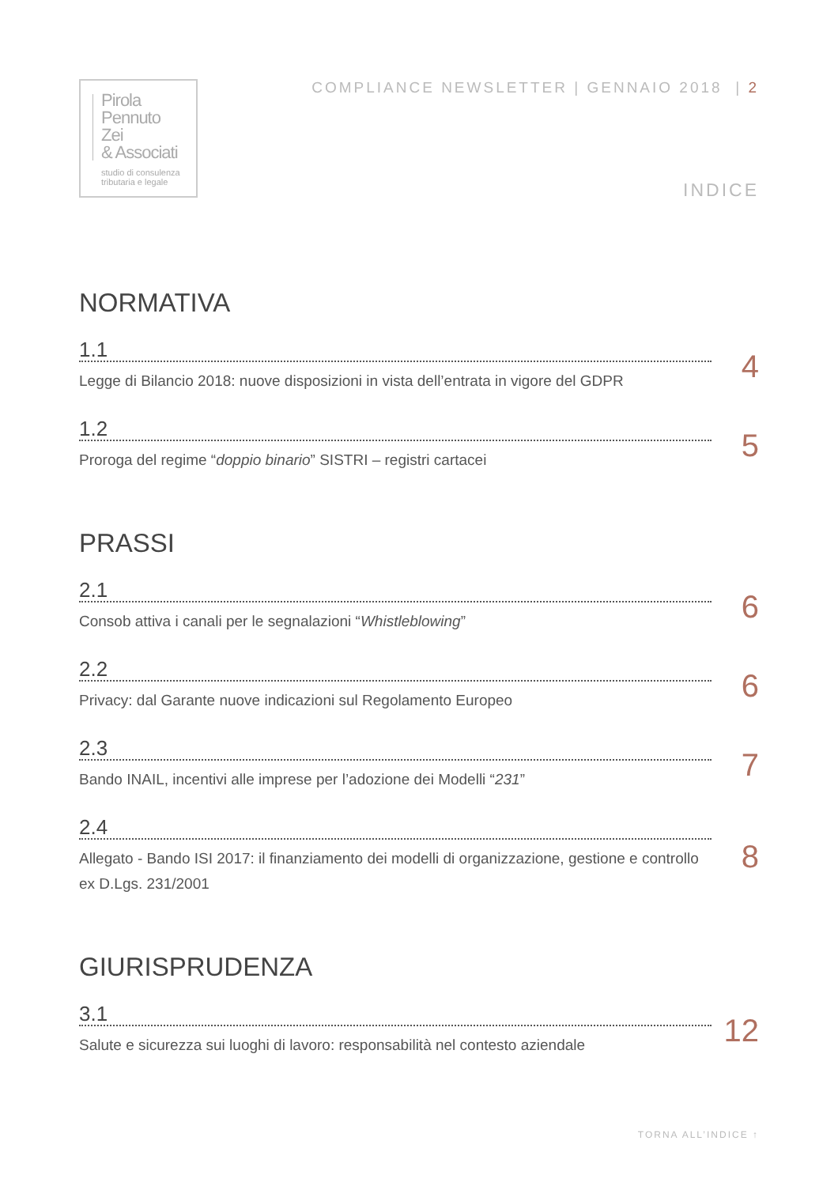Pirola
Pennuto
Zei
& Associati
studio di consulenza
tributaria e legale
COMPLIANCE NEWSLETTER | GENNAIO 2018 | 2
INDICE
NORMATIVA
1.1
Legge di Bilancio 2018: nuove disposizioni in vista dell’entrata in vigore del GDPR
4
1.2
Proroga del regime “doppio binario” SISTRI – registri cartacei
5
PRASSI
2.1
Consob attiva i canali per le segnalazioni “Whistleblowing”
6
2.2
Privacy: dal Garante nuove indicazioni sul Regolamento Europeo
6
2.3
Bando INAIL, incentivi alle imprese per l’adozione dei Modelli “231”
7
2.4
Allegato - Bando ISI 2017: il finanziamento dei modelli di organizzazione, gestione e controllo ex D.Lgs. 231/2001
8
GIURISPRUDENZA
3.1
Salute e sicurezza sui luoghi di lavoro: responsabilità nel contesto aziendale
12
TORNA ALL’INDICE ↑